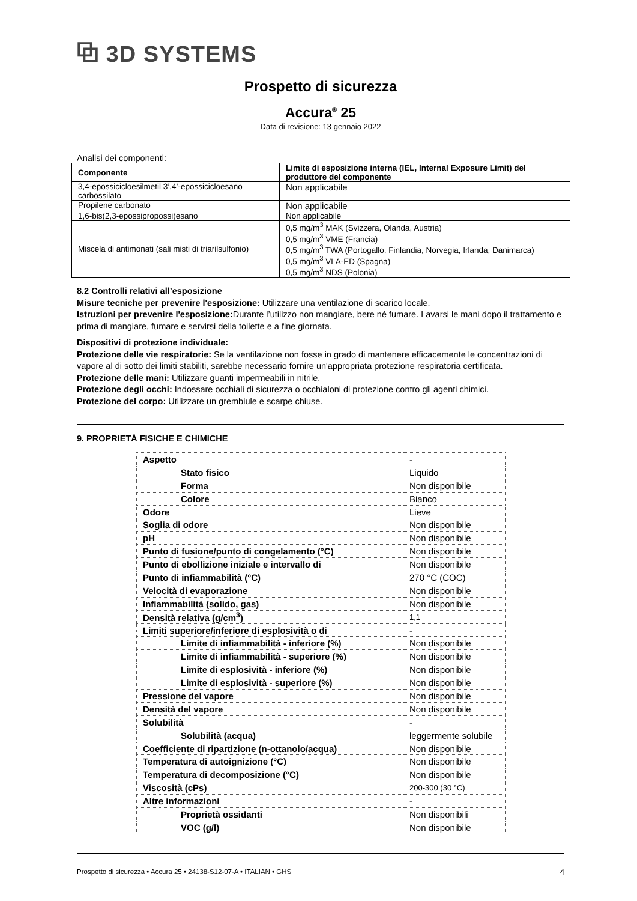⧉ 3D SYSTEMS
Prospetto di sicurezza
Accura<sup>®</sup> 25
Data di revisione: 13 gennaio 2022
Analisi dei componenti:
| Componente | Limite di esposizione interna (IEL, Internal Exposure Limit) del produttore del componente |
| --- | --- |
| 3,4-epossicicloesilmetil 3’,4’-epossicicloesano carbossilato | Non applicabile |
| Propilene carbonato | Non applicabile |
| 1,6-bis(2,3-epossipropossi)esano | Non applicabile |
| Miscela di antimonati (sali misti di triarilsulfonio) | 0,5 mg/m<sup>3</sup> MAK (Svizzera, Olanda, Austria) 0,5 mg/m<sup>3</sup> VME (Francia) 0,5 mg/m<sup>3</sup> TWA (Portogallo, Finlandia, Norvegia, Irlanda, Danimarca) 0,5 mg/m<sup>3</sup> VLA-ED (Spagna) 0,5 mg/m<sup>3</sup> NDS (Polonia) |
8.2 Controlli relativi all’esposizione
Misure tecniche per prevenire l'esposizione: Utilizzare una ventilazione di scarico locale.
Istruzioni per prevenire l'esposizione: Durante l’utilizzo non mangiare, bere né fumare. Lavarsi le mani dopo il trattamento e prima di mangiare, fumare e servirsi della toilette e a fine giornata.
Dispositivi di protezione individuale:
Protezione delle vie respiratorie: Se la ventilazione non fosse in grado di mantenere efficacemente le concentrazioni di vapore al di sotto dei limiti stabiliti, sarebbe necessario fornire un'appropriata protezione respiratoria certificata.
Protezione delle mani: Utilizzare guanti impermeabili in nitrile.
Protezione degli occhi: Indossare occhiali di sicurezza o occhialoni di protezione contro gli agenti chimici.
Protezione del corpo: Utilizzare un grembiule e scarpe chiuse.
9. PROPRIETÀ FISICHE E CHIMICHE
| Aspetto | - |
| Stato fisico | Liquido |
| Forma | Non disponibile |
| Colore | Bianco |
| Odore | Lieve |
| Soglia di odore | Non disponibile |
| pH | Non disponibile |
| Punto di fusione/punto di congelamento (°C) | Non disponibile |
| Punto di ebollizione iniziale e intervallo di | Non disponibile |
| Punto di infiammabilità (°C) | 270 °C (COC) |
| Velocità di evaporazione | Non disponibile |
| Infiammabilità (solido, gas) | Non disponibile |
| Densità relativa (g/cm<sup>3</sup>) | 1,1 |
| Limiti superiore/inferiore di esplosività o di | - |
| Limite di infiammabilità - inferiore (%) | Non disponibile |
| Limite di infiammabilità - superiore (%) | Non disponibile |
| Limite di esplosività - inferiore (%) | Non disponibile |
| Limite di esplosività - superiore (%) | Non disponibile |
| Pressione del vapore | Non disponibile |
| Densità del vapore | Non disponibile |
| Solubilità | - |
| Solubilità (acqua) | leggermente solubile |
| Coefficiente di ripartizione (n-ottanolo/acqua) | Non disponibile |
| Temperatura di autoignizione (°C) | Non disponibile |
| Temperatura di decomposizione (°C) | Non disponibile |
| Viscosità (cPs) | 200-300 (30 °C) |
| Altre informazioni | - |
| Proprietà ossidanti | Non disponibili |
| VOC (g/l) | Non disponibile |
Prospetto di sicurezza • Accura 25 • 24138-S12-07-A • ITALIAN • GHS 4